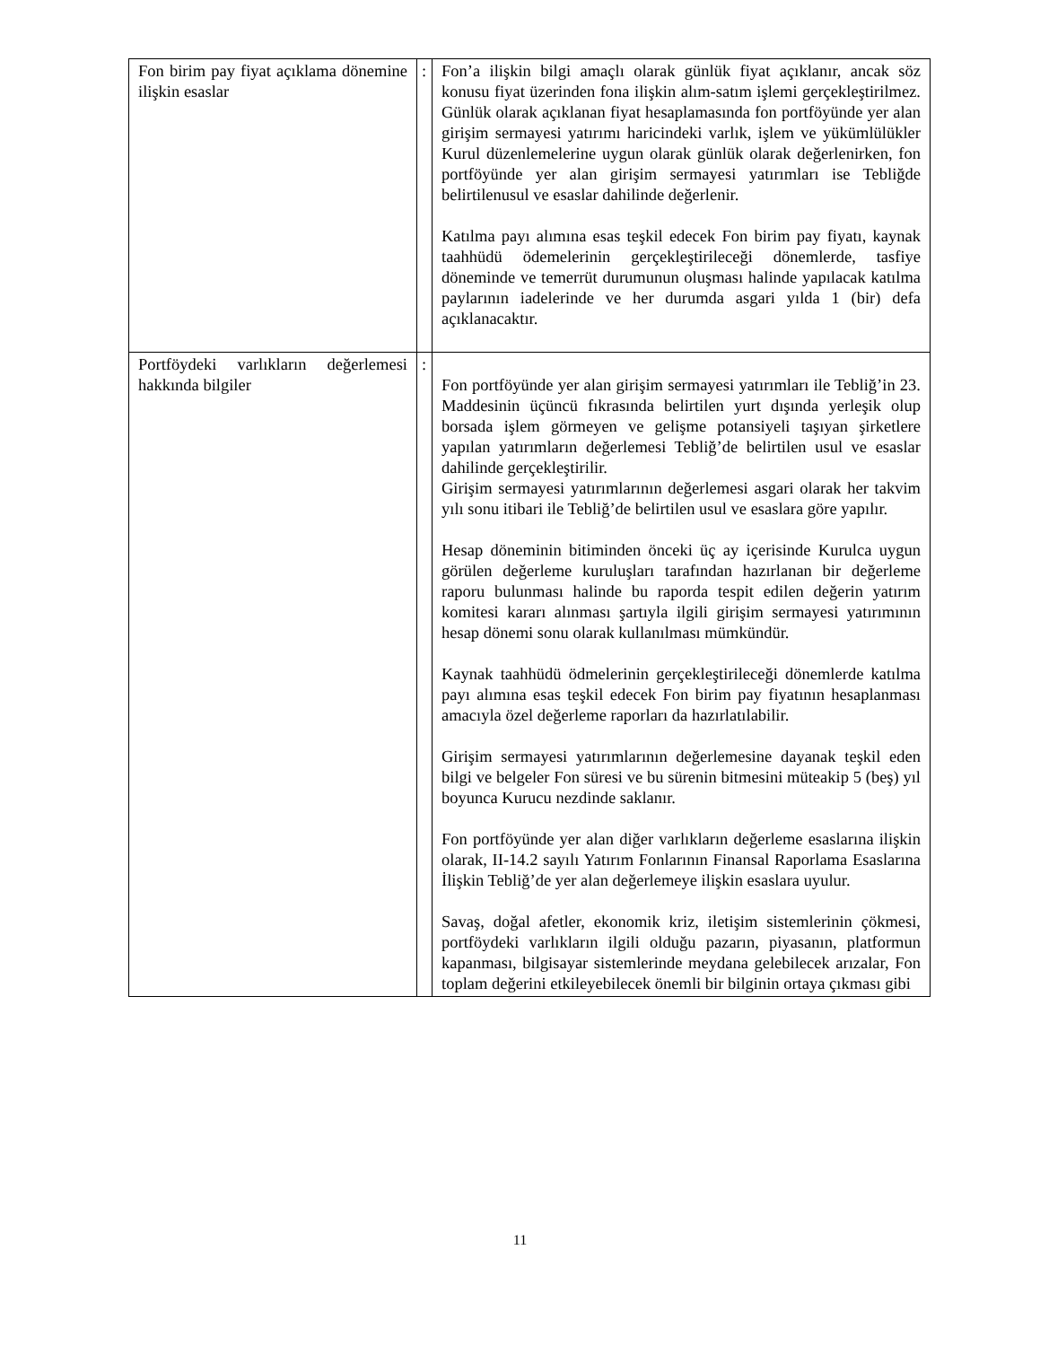| Fon birim pay fiyat açıklama dönemine ilişkin esaslar | : | Fon’a ilişkin bilgi amaçlı olarak günlük fiyat açıklanır, ancak söz konusu fiyat üzerinden fona ilişkin alım-satım işlemi gerçekleştirilmez. Günlük olarak açıklanan fiyat hesaplamasında fon portföyünde yer alan girişim sermayesi yatırımı haricindeki varlık, işlem ve yükümlülükler Kurul düzenlemelerine uygun olarak günlük olarak değerlenirken, fon portföyünde yer alan girişim sermayesi yatırımları ise Tebliğde belirtilenusul ve esaslar dahilinde değerlenir. Katılma payı alımına esas teşkil edecek Fon birim pay fiyatı, kaynak taahhüdü ödemelerinin gerçekleştirileceği dönemlerde, tasfiye döneminde ve temerrüt durumunun oluşması halinde yapılacak katılma paylarının iadelerinde ve her durumda asgari yılda 1 (bir) defa açıklanacaktır. |
| Portföydeki varlıkların değerlemesi hakkında bilgiler | : | Fon portföyünde yer alan girişim sermayesi yatırımları ile Tebliğ’in 23. Maddesinin üçüncü fıkrasında belirtilen yurt dışında yerleşik olup borsada işlem görmeyen ve gelişme potansiyeli taşıyan şirketlere yapılan yatırımların değerlemesi Tebliğ’de belirtilen usul ve esaslar dahilinde gerçekleştirilir. Girişim sermayesi yatırımlarının değerlemesi asgari olarak her takvim yılı sonu itibari ile Tebliğ’de belirtilen usul ve esaslara göre yapılır. Hesap döneminin bitiminden önceki üç ay içerisinde Kurulca uygun görülen değerleme kuruluşları tarafından hazırlanan bir değerleme raporu bulunması halinde bu raporda tespit edilen değerin yatırım komitesi kararı alınması şartıyla ilgili girişim sermayesi yatırımının hesap dönemi sonu olarak kullanılması mümkündür. Kaynak taahhüdü ödmelerinin gerçekleştirileceği dönemlerde katılma payı alımına esas teşkil edecek Fon birim pay fiyatının hesaplanması amacıyla özel değerleme raporları da hazırlatılabilir. Girişim sermayesi yatırımlarının değerlemesine dayanak teşkil eden bilgi ve belgeler Fon süresi ve bu sürenin bitmesini müteakip 5 (beş) yıl boyunca Kurucu nezdinde saklanır. Fon portföyünde yer alan diğer varlıkların değerleme esaslarına ilişkin olarak, II-14.2 sayılı Yatırım Fonlarının Finansal Raporlama Esaslarına İlişkin Tebliğ’de yer alan değerlemeye ilişkin esaslara uyulur. Savaş, doğal afetler, ekonomik kriz, iletişim sistemlerinin çökmesi, portföydeki varlıkların ilgili olduğu pazarın, piyasanın, platformun kapanması, bilgisayar sistemlerinde meydana gelebilecek arızalar, Fon toplam değerini etkileyebilecek önemli bir bilginin ortaya çıkması gibi |
11